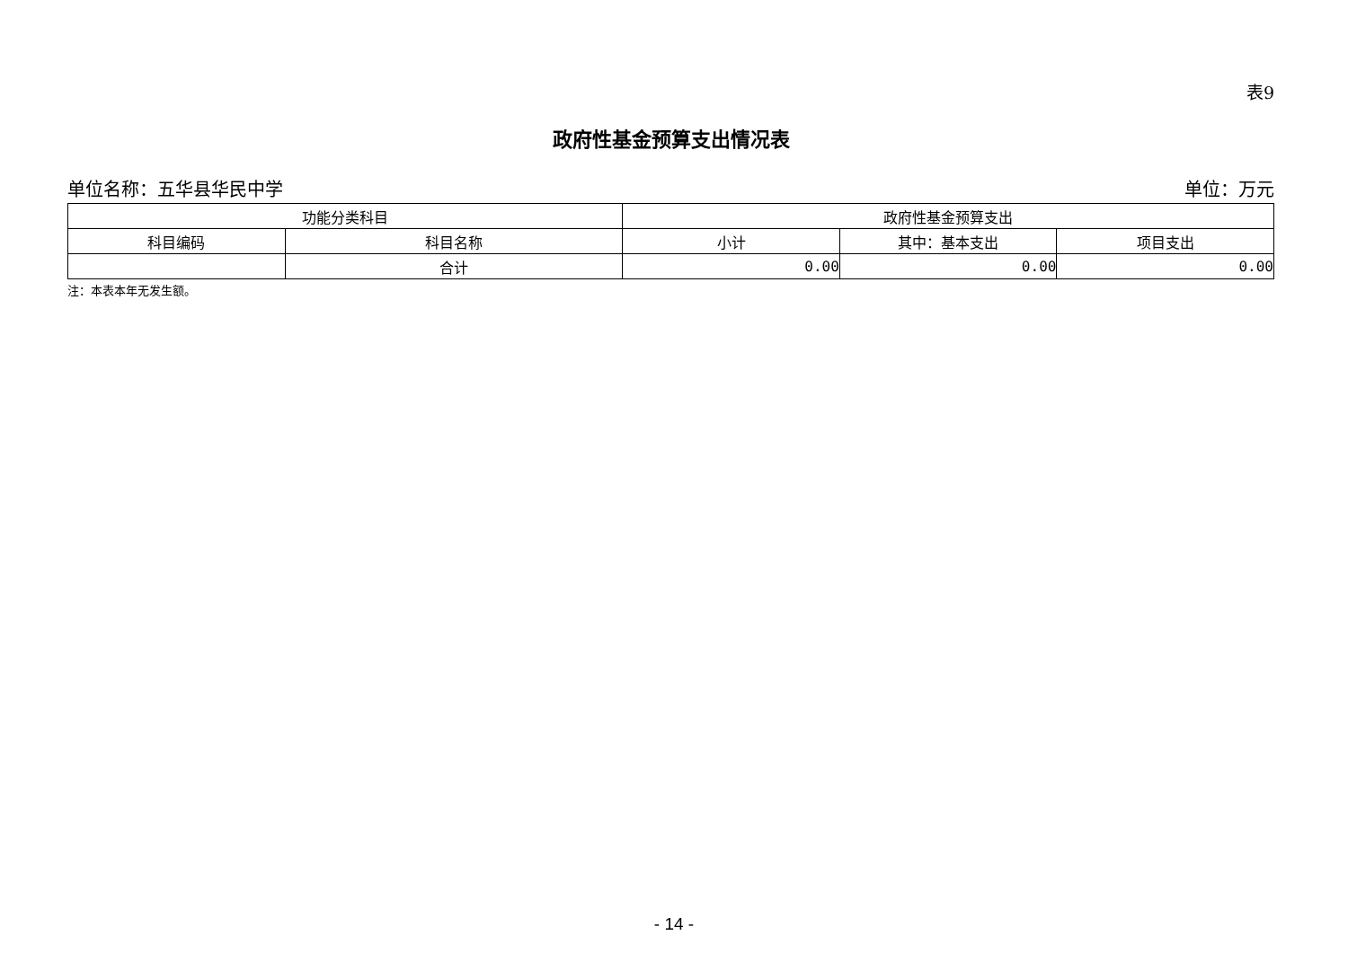表9
政府性基金预算支出情况表
单位名称：五华县华民中学 单位：万元
| 功能分类科目 | | 政府性基金预算支出 | | |
| --- | --- | --- | --- | --- |
| 科目编码 | 科目名称 | 小计 | 其中：基本支出 | 项目支出 |
| | 合计 | 0.00 | 0.00 | 0.00 |
注：本表本年无发生额。
- 14 -